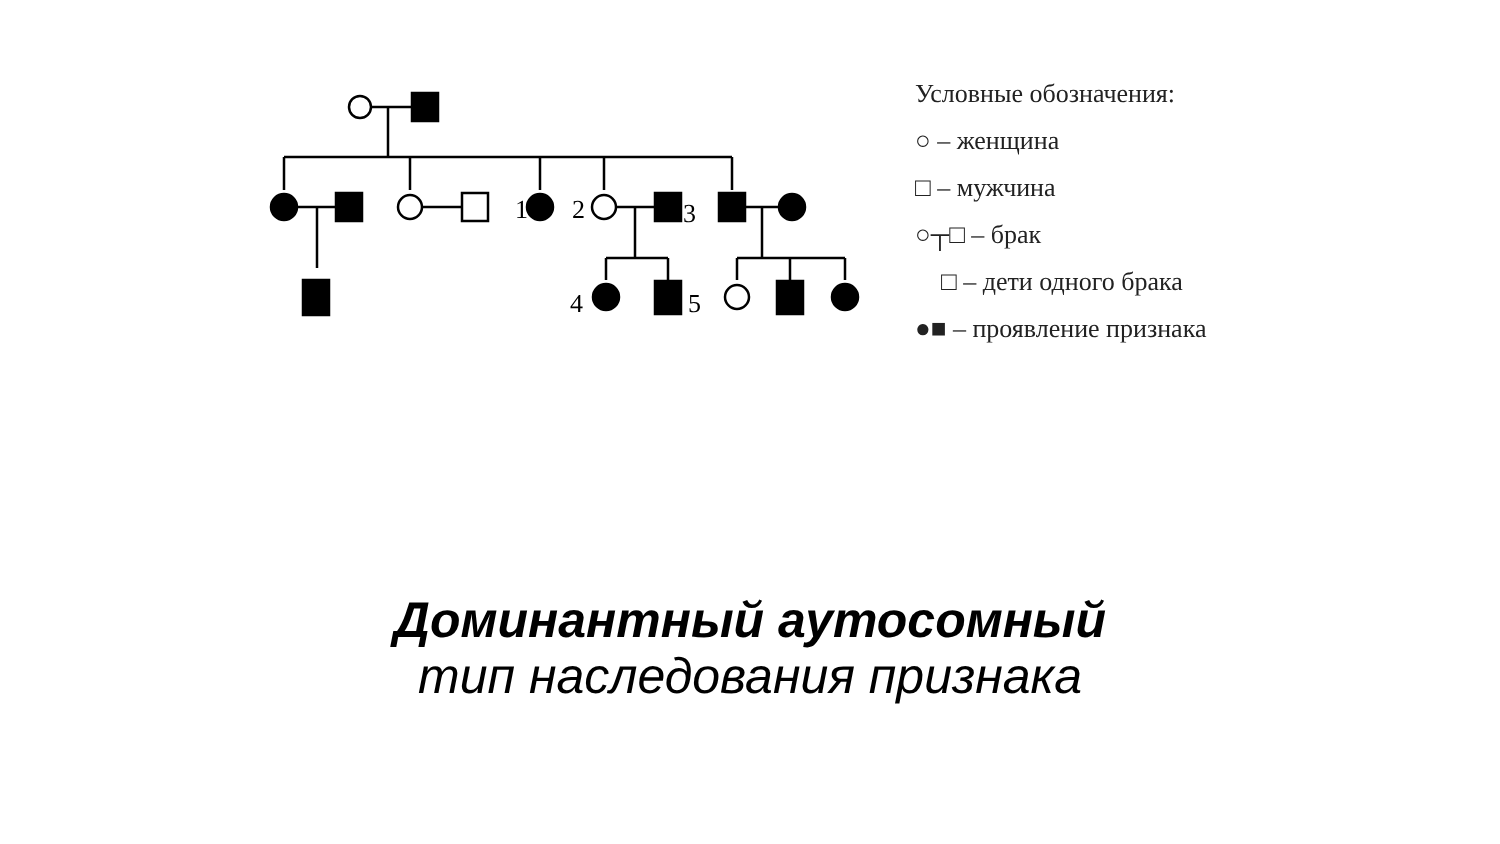1
2
3
4
5
Условные обозначения:
○ – женщина
□ – мужчина
○┬□ – брак
□ – дети одного брака
●■ – проявление признака
Доминантный аутосомный
тип наследования признака